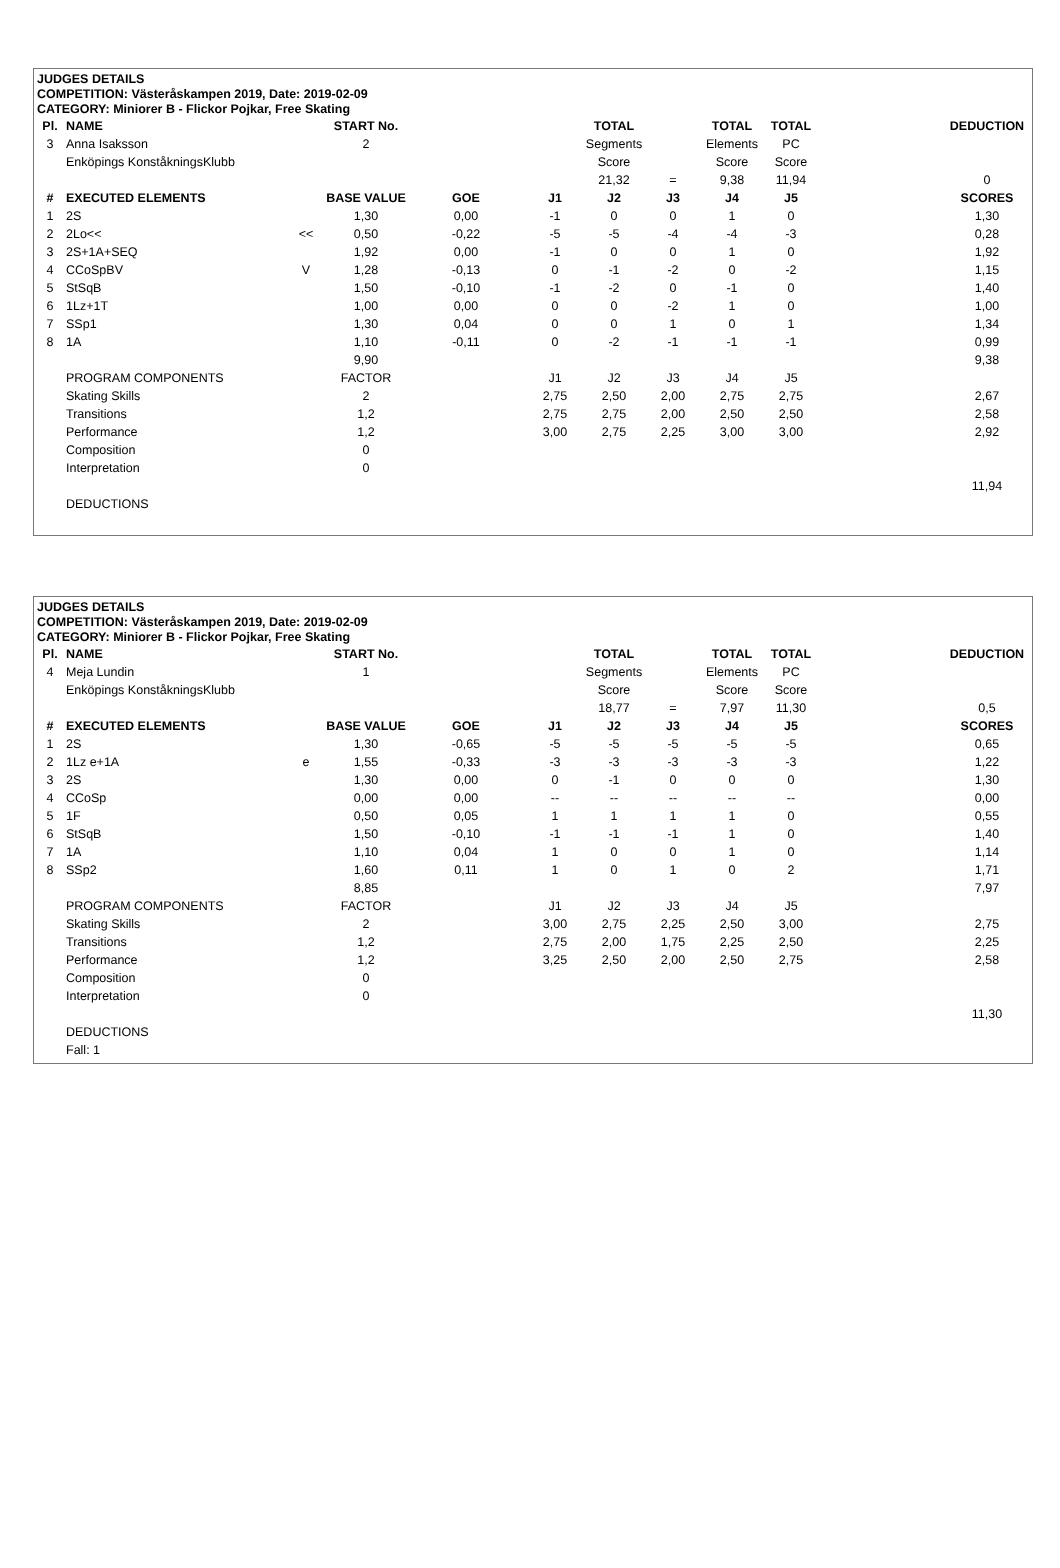JUDGES DETAILS
COMPETITION: Västeråskampen 2019, Date: 2019-02-09
CATEGORY: Miniorer B - Flickor Pojkar, Free Skating
| Pl. | NAME | | START No. | | | TOTAL | | TOTAL | TOTAL | | DEDUCTION |
| 3 | Anna Isaksson | | 2 | | | Segments | | Elements | PC | | |
| | Enköpings KonståkningsKlubb | | | | | Score | | Score | Score | | |
| | | | | | | 21,32 | = | 9,38 | 11,94 | | 0 |
| # | EXECUTED ELEMENTS | | BASE VALUE | GOE | J1 | J2 | J3 | J4 | J5 | | SCORES |
| 1 | 2S | | 1,30 | 0,00 | -1 | 0 | 0 | 1 | 0 | | 1,30 |
| 2 | 2Lo<< | << | 0,50 | -0,22 | -5 | -5 | -4 | -4 | -3 | | 0,28 |
| 3 | 2S+1A+SEQ | | 1,92 | 0,00 | -1 | 0 | 0 | 1 | 0 | | 1,92 |
| 4 | CCoSpBV | V | 1,28 | -0,13 | 0 | -1 | -2 | 0 | -2 | | 1,15 |
| 5 | StSqB | | 1,50 | -0,10 | -1 | -2 | 0 | -1 | 0 | | 1,40 |
| 6 | 1Lz+1T | | 1,00 | 0,00 | 0 | 0 | -2 | 1 | 0 | | 1,00 |
| 7 | SSp1 | | 1,30 | 0,04 | 0 | 0 | 1 | 0 | 1 | | 1,34 |
| 8 | 1A | | 1,10 | -0,11 | 0 | -2 | -1 | -1 | -1 | | 0,99 |
| | | | 9,90 | | | | | | | | 9,38 |
| | PROGRAM COMPONENTS | | FACTOR | | J1 | J2 | J3 | J4 | J5 | | |
| | Skating Skills | | 2 | | 2,75 | 2,50 | 2,00 | 2,75 | 2,75 | | 2,67 |
| | Transitions | | 1,2 | | 2,75 | 2,75 | 2,00 | 2,50 | 2,50 | | 2,58 |
| | Performance | | 1,2 | | 3,00 | 2,75 | 2,25 | 3,00 | 3,00 | | 2,92 |
| | Composition | | 0 | | | | | | | | |
| | Interpretation | | 0 | | | | | | | | |
| | | | | | | | | | | | 11,94 |
| | DEDUCTIONS | | | | | | | | | | |
JUDGES DETAILS
COMPETITION: Västeråskampen 2019, Date: 2019-02-09
CATEGORY: Miniorer B - Flickor Pojkar, Free Skating
| Pl. | NAME | | START No. | | | TOTAL | | TOTAL | TOTAL | | DEDUCTION |
| 4 | Meja Lundin | | 1 | | | Segments | | Elements | PC | | |
| | Enköpings KonståkningsKlubb | | | | | Score | | Score | Score | | |
| | | | | | | 18,77 | = | 7,97 | 11,30 | | 0,5 |
| # | EXECUTED ELEMENTS | | BASE VALUE | GOE | J1 | J2 | J3 | J4 | J5 | | SCORES |
| 1 | 2S | | 1,30 | -0,65 | -5 | -5 | -5 | -5 | -5 | | 0,65 |
| 2 | 1Lz e+1A | e | 1,55 | -0,33 | -3 | -3 | -3 | -3 | -3 | | 1,22 |
| 3 | 2S | | 1,30 | 0,00 | 0 | -1 | 0 | 0 | 0 | | 1,30 |
| 4 | CCoSp | | 0,00 | 0,00 | -- | -- | -- | -- | -- | | 0,00 |
| 5 | 1F | | 0,50 | 0,05 | 1 | 1 | 1 | 1 | 0 | | 0,55 |
| 6 | StSqB | | 1,50 | -0,10 | -1 | -1 | -1 | 1 | 0 | | 1,40 |
| 7 | 1A | | 1,10 | 0,04 | 1 | 0 | 0 | 1 | 0 | | 1,14 |
| 8 | SSp2 | | 1,60 | 0,11 | 1 | 0 | 1 | 0 | 2 | | 1,71 |
| | | | 8,85 | | | | | | | | 7,97 |
| | PROGRAM COMPONENTS | | FACTOR | | J1 | J2 | J3 | J4 | J5 | | |
| | Skating Skills | | 2 | | 3,00 | 2,75 | 2,25 | 2,50 | 3,00 | | 2,75 |
| | Transitions | | 1,2 | | 2,75 | 2,00 | 1,75 | 2,25 | 2,50 | | 2,25 |
| | Performance | | 1,2 | | 3,25 | 2,50 | 2,00 | 2,50 | 2,75 | | 2,58 |
| | Composition | | 0 | | | | | | | | |
| | Interpretation | | 0 | | | | | | | | |
| | | | | | | | | | | | 11,30 |
| | DEDUCTIONS | | | | | | | | | | |
| | Fall: 1 | | | | | | | | | | |